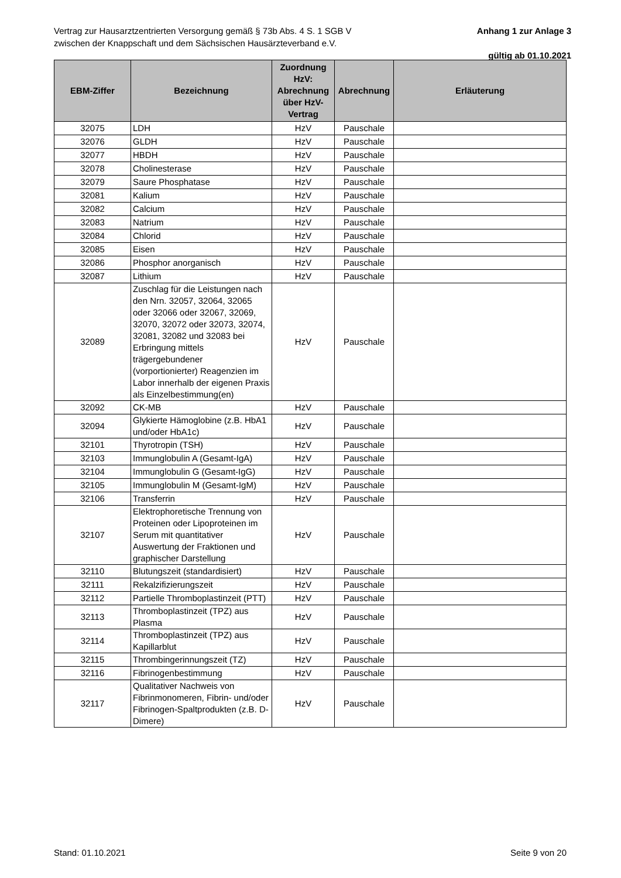Vertrag zur Hausarztzentrierten Versorgung gemäß § 73b Abs. 4 S. 1 SGB V
zwischen der Knappschaft und dem Sächsischen Hausärzteverband e.V.
Anhang 1 zur Anlage 3
gültig ab 01.10.2021
| EBM-Ziffer | Bezeichnung | Zuordnung HzV: Abrechnung über HzV-Vertrag | Abrechnung | Erläuterung |
| --- | --- | --- | --- | --- |
| 32075 | LDH | HzV | Pauschale | |
| 32076 | GLDH | HzV | Pauschale | |
| 32077 | HBDH | HzV | Pauschale | |
| 32078 | Cholinesterase | HzV | Pauschale | |
| 32079 | Saure Phosphatase | HzV | Pauschale | |
| 32081 | Kalium | HzV | Pauschale | |
| 32082 | Calcium | HzV | Pauschale | |
| 32083 | Natrium | HzV | Pauschale | |
| 32084 | Chlorid | HzV | Pauschale | |
| 32085 | Eisen | HzV | Pauschale | |
| 32086 | Phosphor anorganisch | HzV | Pauschale | |
| 32087 | Lithium | HzV | Pauschale | |
| 32089 | Zuschlag für die Leistungen nach den Nrn. 32057, 32064, 32065 oder 32066 oder 32067, 32069, 32070, 32072 oder 32073, 32074, 32081, 32082 und 32083 bei Erbringung mittels trägergebundener (vorportionierter) Reagenzien im Labor innerhalb der eigenen Praxis als Einzelbestimmung(en) | HzV | Pauschale | |
| 32092 | CK-MB | HzV | Pauschale | |
| 32094 | Glykierte Hämoglobine (z.B. HbA1 und/oder HbA1c) | HzV | Pauschale | |
| 32101 | Thyrotropin (TSH) | HzV | Pauschale | |
| 32103 | Immunglobulin A (Gesamt-IgA) | HzV | Pauschale | |
| 32104 | Immunglobulin G (Gesamt-IgG) | HzV | Pauschale | |
| 32105 | Immunglobulin M (Gesamt-IgM) | HzV | Pauschale | |
| 32106 | Transferrin | HzV | Pauschale | |
| 32107 | Elektrophoretische Trennung von Proteinen oder Lipoproteinen im Serum mit quantitativer Auswertung der Fraktionen und graphischer Darstellung | HzV | Pauschale | |
| 32110 | Blutungszeit (standardisiert) | HzV | Pauschale | |
| 32111 | Rekalzifizierungszeit | HzV | Pauschale | |
| 32112 | Partielle Thromboplastinzeit (PTT) | HzV | Pauschale | |
| 32113 | Thromboplastinzeit (TPZ) aus Plasma | HzV | Pauschale | |
| 32114 | Thromboplastinzeit (TPZ) aus Kapillarblut | HzV | Pauschale | |
| 32115 | Thrombingerinnungszeit (TZ) | HzV | Pauschale | |
| 32116 | Fibrinogenbestimmung | HzV | Pauschale | |
| 32117 | Qualitativer Nachweis von Fibrinmonomeren, Fibrin- und/oder Fibrinogen-Spaltprodukten (z.B. D-Dimere) | HzV | Pauschale | |
Stand: 01.10.2021 Seite 9 von 20